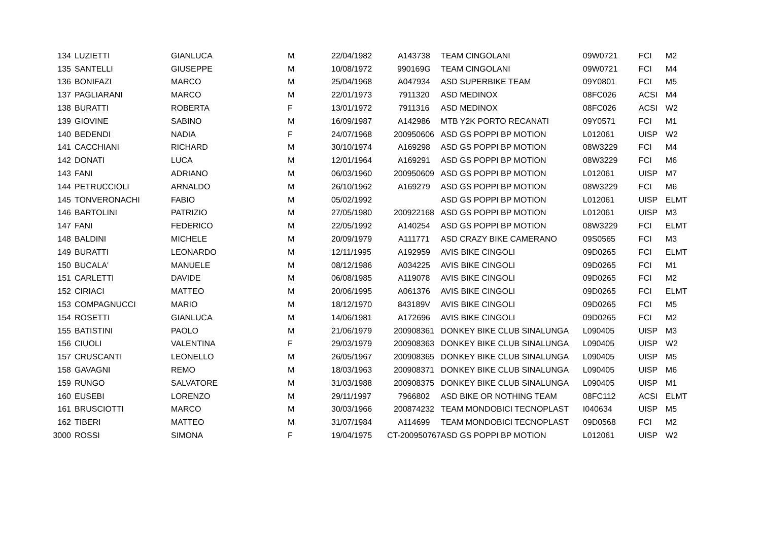| 134 | LUZIETTI | GIANLUCA | M | 22/04/1982 | A143738 | TEAM CINGOLANI | 09W0721 | FCI | M2 |
| 135 | SANTELLI | GIUSEPPE | M | 10/08/1972 | 990169G | TEAM CINGOLANI | 09W0721 | FCI | M4 |
| 136 | BONIFAZI | MARCO | M | 25/04/1968 | A047934 | ASD SUPERBIKE TEAM | 09Y0801 | FCI | M5 |
| 137 | PAGLIARANI | MARCO | M | 22/01/1973 | 7911320 | ASD MEDINOX | 08FC026 | ACSI | M4 |
| 138 | BURATTI | ROBERTA | F | 13/01/1972 | 7911316 | ASD MEDINOX | 08FC026 | ACSI | W2 |
| 139 | GIOVINE | SABINO | M | 16/09/1987 | A142986 | MTB Y2K PORTO RECANATI | 09Y0571 | FCI | M1 |
| 140 | BEDENDI | NADIA | F | 24/07/1968 | 200950606 | ASD GS POPPI BP MOTION | L012061 | UISP | W2 |
| 141 | CACCHIANI | RICHARD | M | 30/10/1974 | A169298 | ASD GS POPPI BP MOTION | 08W3229 | FCI | M4 |
| 142 | DONATI | LUCA | M | 12/01/1964 | A169291 | ASD GS POPPI BP MOTION | 08W3229 | FCI | M6 |
| 143 | FANI | ADRIANO | M | 06/03/1960 | 200950609 | ASD GS POPPI BP MOTION | L012061 | UISP | M7 |
| 144 | PETRUCCIOLI | ARNALDO | M | 26/10/1962 | A169279 | ASD GS POPPI BP MOTION | 08W3229 | FCI | M6 |
| 145 | TONVERONACHI | FABIO | M | 05/02/1992 | | ASD GS POPPI BP MOTION | L012061 | UISP | ELMT |
| 146 | BARTOLINI | PATRIZIO | M | 27/05/1980 | 200922168 | ASD GS POPPI BP MOTION | L012061 | UISP | M3 |
| 147 | FANI | FEDERICO | M | 22/05/1992 | A140254 | ASD GS POPPI BP MOTION | 08W3229 | FCI | ELMT |
| 148 | BALDINI | MICHELE | M | 20/09/1979 | A111771 | ASD CRAZY BIKE CAMERANO | 09S0565 | FCI | M3 |
| 149 | BURATTI | LEONARDO | M | 12/11/1995 | A192959 | AVIS BIKE CINGOLI | 09D0265 | FCI | ELMT |
| 150 | BUCALA' | MANUELE | M | 08/12/1986 | A034225 | AVIS BIKE CINGOLI | 09D0265 | FCI | M1 |
| 151 | CARLETTI | DAVIDE | M | 06/08/1985 | A119078 | AVIS BIKE CINGOLI | 09D0265 | FCI | M2 |
| 152 | CIRIACI | MATTEO | M | 20/06/1995 | A061376 | AVIS BIKE CINGOLI | 09D0265 | FCI | ELMT |
| 153 | COMPAGNUCCI | MARIO | M | 18/12/1970 | 843189V | AVIS BIKE CINGOLI | 09D0265 | FCI | M5 |
| 154 | ROSETTI | GIANLUCA | M | 14/06/1981 | A172696 | AVIS BIKE CINGOLI | 09D0265 | FCI | M2 |
| 155 | BATISTINI | PAOLO | M | 21/06/1979 | 200908361 | DONKEY BIKE CLUB SINALUNGA | L090405 | UISP | M3 |
| 156 | CIUOLI | VALENTINA | F | 29/03/1979 | 200908363 | DONKEY BIKE CLUB SINALUNGA | L090405 | UISP | W2 |
| 157 | CRUSCANTI | LEONELLO | M | 26/05/1967 | 200908365 | DONKEY BIKE CLUB SINALUNGA | L090405 | UISP | M5 |
| 158 | GAVAGNI | REMO | M | 18/03/1963 | 200908371 | DONKEY BIKE CLUB SINALUNGA | L090405 | UISP | M6 |
| 159 | RUNGO | SALVATORE | M | 31/03/1988 | 200908375 | DONKEY BIKE CLUB SINALUNGA | L090405 | UISP | M1 |
| 160 | EUSEBI | LORENZO | M | 29/11/1997 | 7966802 | ASD BIKE OR NOTHING TEAM | 08FC112 | ACSI | ELMT |
| 161 | BRUSCIOTTI | MARCO | M | 30/03/1966 | 200874232 | TEAM MONDOBICI TECNOPLAST | I040634 | UISP | M5 |
| 162 | TIBERI | MATTEO | M | 31/07/1984 | A114699 | TEAM MONDOBICI TECNOPLAST | 09D0568 | FCI | M2 |
| 3000 | ROSSI | SIMONA | F | 19/04/1975 | CT-200950767 | ASD GS POPPI BP MOTION | L012061 | UISP | W2 |